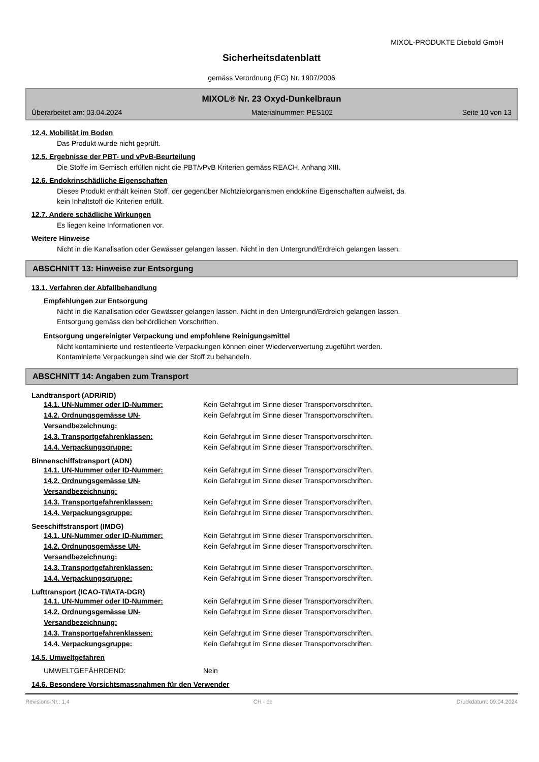MIXOL-PRODUKTE Diebold GmbH
Sicherheitsdatenblatt
gemäss Verordnung (EG) Nr. 1907/2006
MIXOL® Nr. 23 Oxyd-Dunkelbraun
Überarbeitet am: 03.04.2024 Materialnummer: PES102 Seite 10 von 13
12.4. Mobilität im Boden
Das Produkt wurde nicht geprüft.
12.5. Ergebnisse der PBT- und vPvB-Beurteilung
Die Stoffe im Gemisch erfüllen nicht die PBT/vPvB Kriterien gemäss REACH, Anhang XIII.
12.6. Endokrinschädliche Eigenschaften
Dieses Produkt enthält keinen Stoff, der gegenüber Nichtzielorganismen endokrine Eigenschaften aufweist, da
kein Inhaltstoff die Kriterien erfüllt.
12.7. Andere schädliche Wirkungen
Es liegen keine Informationen vor.
Weitere Hinweise
Nicht in die Kanalisation oder Gewässer gelangen lassen. Nicht in den Untergrund/Erdreich gelangen lassen.
ABSCHNITT 13: Hinweise zur Entsorgung
13.1. Verfahren der Abfallbehandlung
Empfehlungen zur Entsorgung
Nicht in die Kanalisation oder Gewässer gelangen lassen. Nicht in den Untergrund/Erdreich gelangen lassen.
Entsorgung gemäss den behördlichen Vorschriften.
Entsorgung ungereinigter Verpackung und empfohlene Reinigungsmittel
Nicht kontaminierte und restentleerte Verpackungen können einer Wiederverwertung zugeführt werden.
Kontaminierte Verpackungen sind wie der Stoff zu behandeln.
ABSCHNITT 14: Angaben zum Transport
Landtransport (ADR/RID)
14.1. UN-Nummer oder ID-Nummer: Kein Gefahrgut im Sinne dieser Transportvorschriften.
14.2. Ordnungsgemässe UN-Versandbezeichnung: Kein Gefahrgut im Sinne dieser Transportvorschriften.
14.3. Transportgefahrenklassen: Kein Gefahrgut im Sinne dieser Transportvorschriften.
14.4. Verpackungsgruppe: Kein Gefahrgut im Sinne dieser Transportvorschriften.
Binnenschiffstransport (ADN)
14.1. UN-Nummer oder ID-Nummer: Kein Gefahrgut im Sinne dieser Transportvorschriften.
14.2. Ordnungsgemässe UN-Versandbezeichnung: Kein Gefahrgut im Sinne dieser Transportvorschriften.
14.3. Transportgefahrenklassen: Kein Gefahrgut im Sinne dieser Transportvorschriften.
14.4. Verpackungsgruppe: Kein Gefahrgut im Sinne dieser Transportvorschriften.
Seeschiffstransport (IMDG)
14.1. UN-Nummer oder ID-Nummer: Kein Gefahrgut im Sinne dieser Transportvorschriften.
14.2. Ordnungsgemässe UN-Versandbezeichnung: Kein Gefahrgut im Sinne dieser Transportvorschriften.
14.3. Transportgefahrenklassen: Kein Gefahrgut im Sinne dieser Transportvorschriften.
14.4. Verpackungsgruppe: Kein Gefahrgut im Sinne dieser Transportvorschriften.
Lufttransport (ICAO-TI/IATA-DGR)
14.1. UN-Nummer oder ID-Nummer: Kein Gefahrgut im Sinne dieser Transportvorschriften.
14.2. Ordnungsgemässe UN-Versandbezeichnung: Kein Gefahrgut im Sinne dieser Transportvorschriften.
14.3. Transportgefahrenklassen: Kein Gefahrgut im Sinne dieser Transportvorschriften.
14.4. Verpackungsgruppe: Kein Gefahrgut im Sinne dieser Transportvorschriften.
14.5. Umweltgefahren
UMWELTGEFÄHRDEND: Nein
14.6. Besondere Vorsichtsmassnahmen für den Verwender
Revisions-Nr.: 1,4 CH - de Druckdatum: 09.04.2024